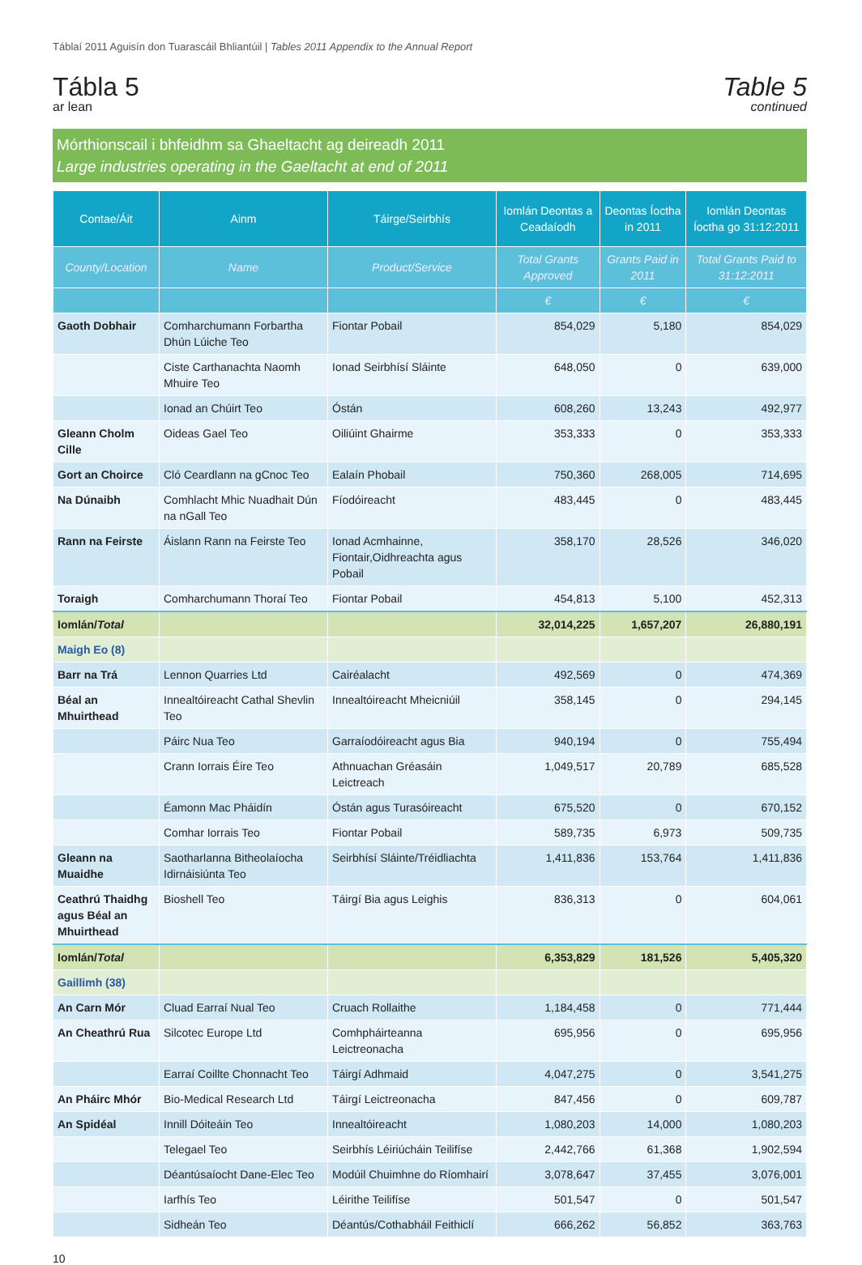Táblaí 2011 Aguisín don Tuarascáil Bhliantúil | Tables 2011 Appendix to the Annual Report
Tábla 5
ar lean
Table 5
continued
Mórthionscail i bhfeidhm sa Ghaeltacht ag deireadh 2011
Large industries operating in the Gaeltacht at end of 2011
| Contae/Áit | Ainm | Táirge/Seirbhís | Iomlán Deontas a Ceadaíodh | Deontas Íoctha in 2011 | Iomlán Deontas Íoctha go 31:12:2011 |
| --- | --- | --- | --- | --- | --- |
| County/Location | Name | Product/Service | Total Grants Approved | Grants Paid in 2011 | Total Grants Paid to 31:12:2011 |
| | | | € | € | € |
| Gaoth Dobhair | Comharchumann Forbartha Dhún Lúiche Teo | Fiontar Pobail | 854,029 | 5,180 | 854,029 |
| | Ciste Carthanachta Naomh Mhuire Teo | Ionad Seirbhísí Sláinte | 648,050 | 0 | 639,000 |
| | Ionad an Chúirt Teo | Óstán | 608,260 | 13,243 | 492,977 |
| Gleann Cholm Cille | Oideas Gael Teo | Oiliúint Ghairme | 353,333 | 0 | 353,333 |
| Gort an Choirce | Cló Ceardlann na gCnoc Teo | Ealaín Phobail | 750,360 | 268,005 | 714,695 |
| Na Dúnaibh | Comhlacht Mhic Nuadhait Dún na nGall Teo | Fíodóireacht | 483,445 | 0 | 483,445 |
| Rann na Feirste | Áislann Rann na Feirste Teo | Ionad Acmhainne, Fiontair,Oidhreachta agus Pobail | 358,170 | 28,526 | 346,020 |
| Toraigh | Comharchumann Thoraí Teo | Fiontar Pobail | 454,813 | 5,100 | 452,313 |
| Iomlán/ Total | | | 32,014,225 | 1,657,207 | 26,880,191 |
| Maigh Eo (8) | | | | | |
| Barr na Trá | Lennon Quarries Ltd | Cairéalacht | 492,569 | 0 | 474,369 |
| Béal an Mhuirthead | Innealtóireacht Cathal Shevlin Teo | Innealtóireacht Mheicniúil | 358,145 | 0 | 294,145 |
| | Páirc Nua Teo | Garraíodóireacht agus Bia | 940,194 | 0 | 755,494 |
| | Crann Iorrais Éire Teo | Athnuachan Gréasáin Leictreach | 1,049,517 | 20,789 | 685,528 |
| | Éamonn Mac Pháidín | Óstán agus Turasóireacht | 675,520 | 0 | 670,152 |
| | Comhar Iorrais Teo | Fiontar Pobail | 589,735 | 6,973 | 509,735 |
| Gleann na Muaidhe | Saotharlanna Bitheolaíocha Idirnáisiúnta Teo | Seirbhísí Sláinte/Tréidliachta | 1,411,836 | 153,764 | 1,411,836 |
| Ceathrú Thaidhg agus Béal an Mhuirthead | Bioshell Teo | Táirgí Bia agus Leighis | 836,313 | 0 | 604,061 |
| Iomlán/ Total | | | 6,353,829 | 181,526 | 5,405,320 |
| Gaillimh (38) | | | | | |
| An Carn Mór | Cluad Earraí Nual Teo | Cruach Rollaithe | 1,184,458 | 0 | 771,444 |
| An Cheathrú Rua | Silcotec Europe Ltd | Comhpháirteanna Leictreonacha | 695,956 | 0 | 695,956 |
| | Earraí Coillte Chonnacht Teo | Táirgí Adhmaid | 4,047,275 | 0 | 3,541,275 |
| An Pháirc Mhór | Bio-Medical Research Ltd | Táirgí Leictreonacha | 847,456 | 0 | 609,787 |
| An Spidéal | Innill Dóiteáin Teo | Innealtóireacht | 1,080,203 | 14,000 | 1,080,203 |
| | Telegael Teo | Seirbhís Léiriúcháin Teilifíse | 2,442,766 | 61,368 | 1,902,594 |
| | Déantúsaíocht Dane-Elec Teo | Modúil Chuimhne do Ríomhairí | 3,078,647 | 37,455 | 3,076,001 |
| | Iarfhís Teo | Léirithe Teilifíse | 501,547 | 0 | 501,547 |
| | Sidheán Teo | Déantús/Cothabháil Feithiclí | 666,262 | 56,852 | 363,763 |
10